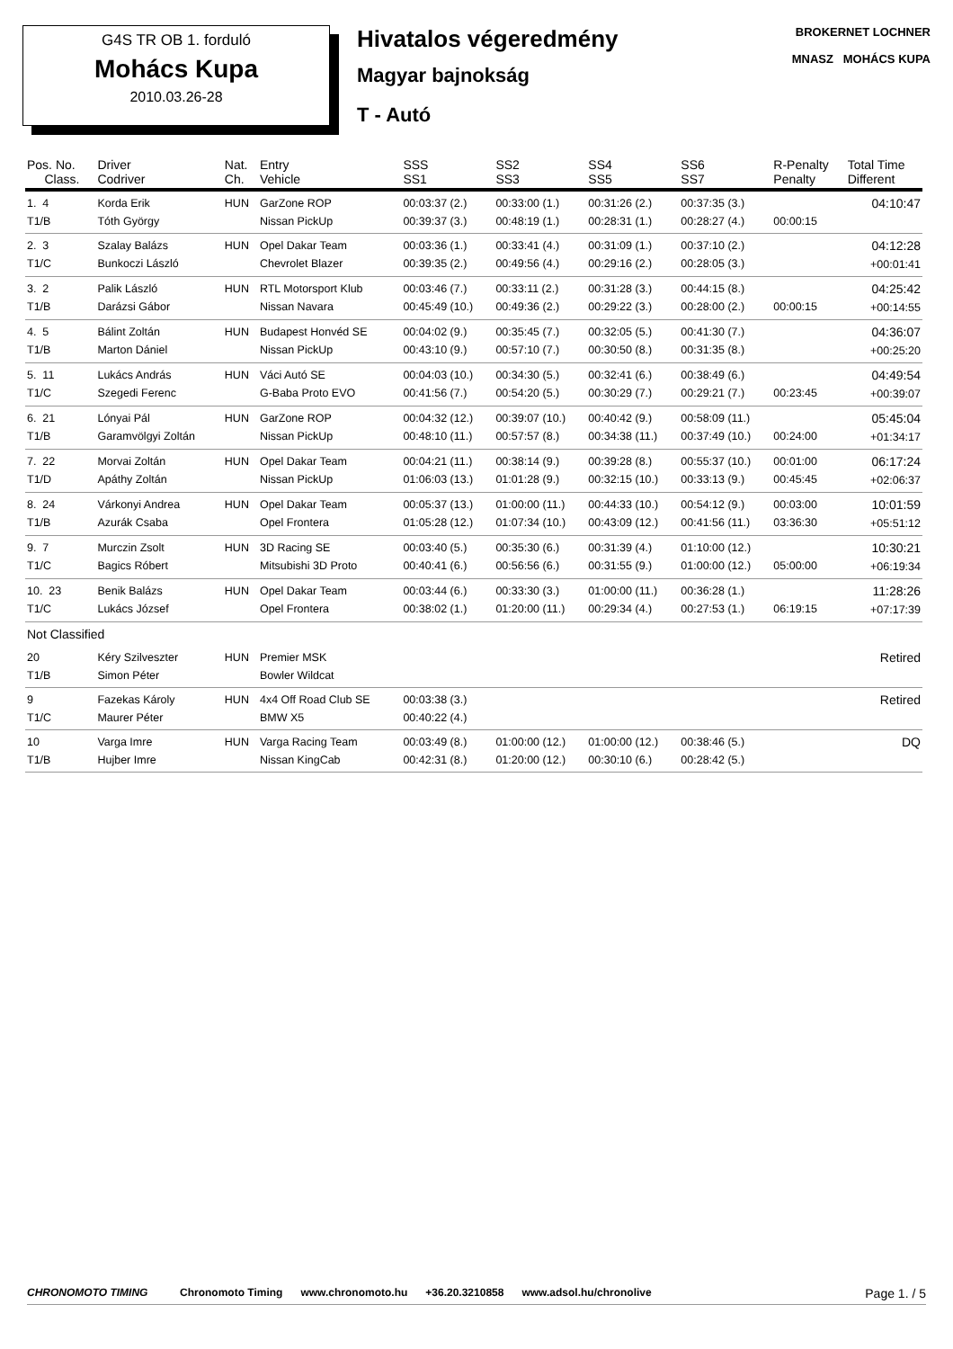G4S TR OB 1. forduló
Mohács Kupa
2010.03.26-28
Hivatalos végeredmény
Magyar bajnokság
T - Autó
BROKERNET LOCHNER
MNASZ MOHÁCS KUPA
| Pos. No. Class. | Driver Codriver | Nat. Ch. | Entry Vehicle | SSS SS1 | SS2 SS3 | SS4 SS5 | SS6 SS7 | R-Penalty Penalty | Total Time Different |
| --- | --- | --- | --- | --- | --- | --- | --- | --- | --- |
| 1. 4 T1/B | Korda Erik Tóth György | HUN | GarZone ROP Nissan PickUp | 00:03:37 (2.) 00:39:37 (3.) | 00:33:00 (1.) 00:48:19 (1.) | 00:31:26 (2.) 00:28:31 (1.) | 00:37:35 (3.) 00:28:27 (4.) | 00:00:15 | 04:10:47 |
| 2. 3 T1/C | Szalay Balázs Bunkoczi László | HUN | Opel Dakar Team Chevrolet Blazer | 00:03:36 (1.) 00:39:35 (2.) | 00:33:41 (4.) 00:49:56 (4.) | 00:31:09 (1.) 00:29:16 (2.) | 00:37:10 (2.) 00:28:05 (3.) | | 04:12:28 +00:01:41 |
| 3. 2 T1/B | Palik László Darázsi Gábor | HUN | RTL Motorsport Klub Nissan Navara | 00:03:46 (7.) 00:45:49 (10.) | 00:33:11 (2.) 00:49:36 (2.) | 00:31:28 (3.) 00:29:22 (3.) | 00:44:15 (8.) 00:28:00 (2.) | 00:00:15 | 04:25:42 +00:14:55 |
| 4. 5 T1/B | Bálint Zoltán Marton Dániel | HUN | Budapest Honvéd SE Nissan PickUp | 00:04:02 (9.) 00:43:10 (9.) | 00:35:45 (7.) 00:57:10 (7.) | 00:32:05 (5.) 00:30:50 (8.) | 00:41:30 (7.) 00:31:35 (8.) | | 04:36:07 +00:25:20 |
| 5. 11 T1/C | Lukács András Szegedi Ferenc | HUN | Váci Autó SE G-Baba Proto EVO | 00:04:03 (10.) 00:41:56 (7.) | 00:34:30 (5.) 00:54:20 (5.) | 00:32:41 (6.) 00:30:29 (7.) | 00:38:49 (6.) 00:29:21 (7.) | 00:23:45 | 04:49:54 +00:39:07 |
| 6. 21 T1/B | Lónyai Pál Garamvölgyi Zoltán | HUN | GarZone ROP Nissan PickUp | 00:04:32 (12.) 00:48:10 (11.) | 00:39:07 (10.) 00:57:57 (8.) | 00:40:42 (9.) 00:34:38 (11.) | 00:58:09 (11.) 00:37:49 (10.) | 00:24:00 | 05:45:04 +01:34:17 |
| 7. 22 T1/D | Morvai Zoltán Apáthy Zoltán | HUN | Opel Dakar Team Nissan PickUp | 00:04:21 (11.) 01:06:03 (13.) | 00:38:14 (9.) 01:01:28 (9.) | 00:39:28 (8.) 00:32:15 (10.) | 00:55:37 (10.) 00:33:13 (9.) | 00:01:00 00:45:45 | 06:17:24 +02:06:37 |
| 8. 24 T1/B | Várkonyi Andrea Azurák Csaba | HUN | Opel Dakar Team Opel Frontera | 00:05:37 (13.) 01:05:28 (12.) | 01:00:00 (11.) 01:07:34 (10.) | 00:44:33 (10.) 00:43:09 (12.) | 00:54:12 (9.) 00:41:56 (11.) | 00:03:00 03:36:30 | 10:01:59 +05:51:12 |
| 9. 7 T1/C | Murczin Zsolt Bagics Róbert | HUN | 3D Racing SE Mitsubishi 3D Proto | 00:03:40 (5.) 00:40:41 (6.) | 00:35:30 (6.) 00:56:56 (6.) | 00:31:39 (4.) 00:31:55 (9.) | 01:10:00 (12.) 01:00:00 (12.) | 05:00:00 | 10:30:21 +06:19:34 |
| 10. 23 T1/C | Benik Balázs Lukács József | HUN | Opel Dakar Team Opel Frontera | 00:03:44 (6.) 00:38:02 (1.) | 00:33:30 (3.) 01:20:00 (11.) | 01:00:00 (11.) 00:29:34 (4.) | 00:36:28 (1.) 00:27:53 (1.) | 06:19:15 | 11:28:26 +07:17:39 |
| Not Classified | | | | | | | | | |
| 20 T1/B | Kéry Szilveszter Simon Péter | HUN | Premier MSK Bowler Wildcat | | | | | | Retired |
| 9 T1/C | Fazekas Károly Maurer Péter | HUN | 4x4 Off Road Club SE BMW X5 | 00:03:38 (3.) 00:40:22 (4.) | | | | | Retired |
| 10 T1/B | Varga Imre Hujber Imre | HUN | Varga Racing Team Nissan KingCab | 00:03:49 (8.) 00:42:31 (8.) | 01:00:00 (12.) 01:20:00 (12.) | 01:00:00 (12.) 00:30:10 (6.) | 00:38:46 (5.) 00:28:42 (5.) | | DQ |
CHRONOMOTO TIMING Chronomoto Timing www.chronomoto.hu +36.20.3210858 www.adsol.hu/chronolive Page 1. / 5